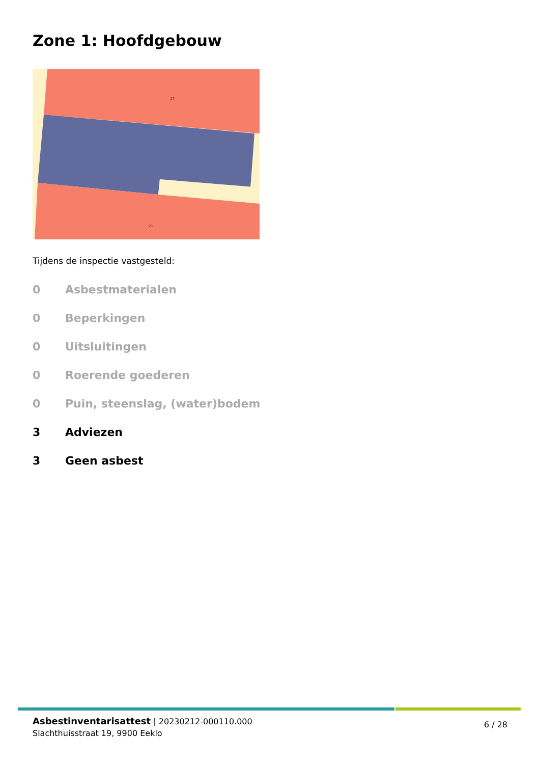Zone 1: Hoofdgebouw
17
21
Tijdens de inspectie vastgesteld:
0 Asbestmaterialen
0 Beperkingen
0 Uitsluitingen
0 Roerende goederen
0 Puin, steenslag, (water)bodem
3 Adviezen
3 Geen asbest
Asbestinventarisattest | 20230212-000110.000
Slachthuisstraat 19, 9900 Eeklo
6 / 28